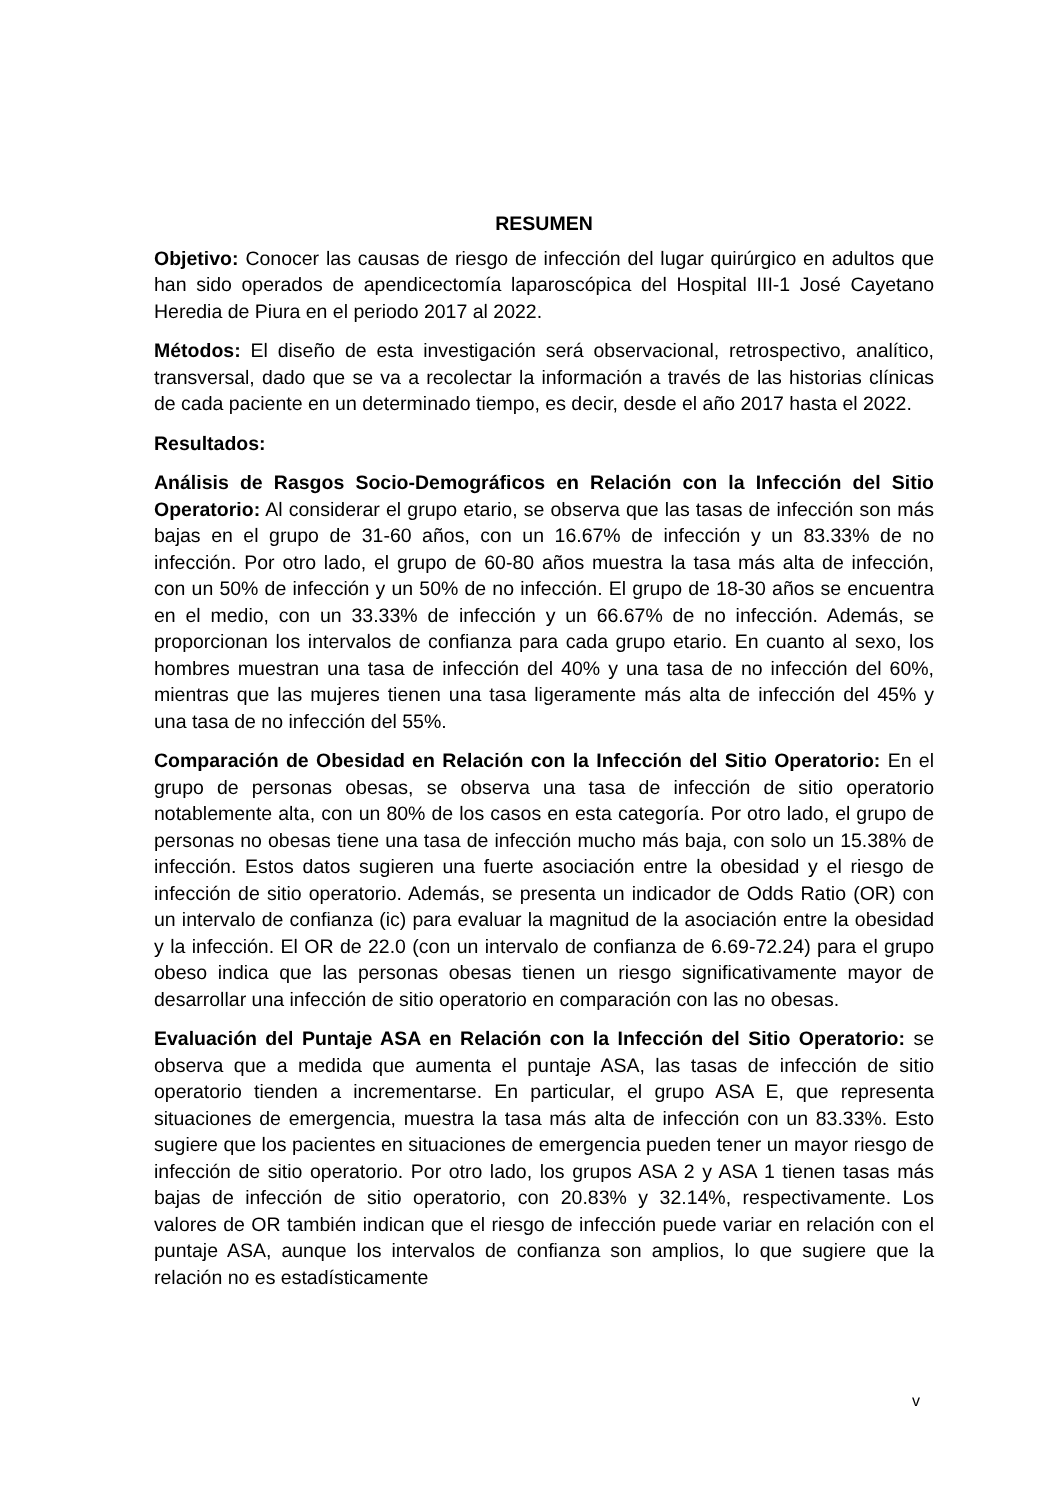RESUMEN
Objetivo: Conocer las causas de riesgo de infección del lugar quirúrgico en adultos que han sido operados de apendicectomía laparoscópica del Hospital III-1 José Cayetano Heredia de Piura en el periodo 2017 al 2022.
Métodos: El diseño de esta investigación será observacional, retrospectivo, analítico, transversal, dado que se va a recolectar la información a través de las historias clínicas de cada paciente en un determinado tiempo, es decir, desde el año 2017 hasta el 2022.
Resultados:
Análisis de Rasgos Socio-Demográficos en Relación con la Infección del Sitio Operatorio: Al considerar el grupo etario, se observa que las tasas de infección son más bajas en el grupo de 31-60 años, con un 16.67% de infección y un 83.33% de no infección. Por otro lado, el grupo de 60-80 años muestra la tasa más alta de infección, con un 50% de infección y un 50% de no infección. El grupo de 18-30 años se encuentra en el medio, con un 33.33% de infección y un 66.67% de no infección. Además, se proporcionan los intervalos de confianza para cada grupo etario. En cuanto al sexo, los hombres muestran una tasa de infección del 40% y una tasa de no infección del 60%, mientras que las mujeres tienen una tasa ligeramente más alta de infección del 45% y una tasa de no infección del 55%.
Comparación de Obesidad en Relación con la Infección del Sitio Operatorio: En el grupo de personas obesas, se observa una tasa de infección de sitio operatorio notablemente alta, con un 80% de los casos en esta categoría. Por otro lado, el grupo de personas no obesas tiene una tasa de infección mucho más baja, con solo un 15.38% de infección. Estos datos sugieren una fuerte asociación entre la obesidad y el riesgo de infección de sitio operatorio. Además, se presenta un indicador de Odds Ratio (OR) con un intervalo de confianza (ic) para evaluar la magnitud de la asociación entre la obesidad y la infección. El OR de 22.0 (con un intervalo de confianza de 6.69-72.24) para el grupo obeso indica que las personas obesas tienen un riesgo significativamente mayor de desarrollar una infección de sitio operatorio en comparación con las no obesas.
Evaluación del Puntaje ASA en Relación con la Infección del Sitio Operatorio: se observa que a medida que aumenta el puntaje ASA, las tasas de infección de sitio operatorio tienden a incrementarse. En particular, el grupo ASA E, que representa situaciones de emergencia, muestra la tasa más alta de infección con un 83.33%. Esto sugiere que los pacientes en situaciones de emergencia pueden tener un mayor riesgo de infección de sitio operatorio. Por otro lado, los grupos ASA 2 y ASA 1 tienen tasas más bajas de infección de sitio operatorio, con 20.83% y 32.14%, respectivamente. Los valores de OR también indican que el riesgo de infección puede variar en relación con el puntaje ASA, aunque los intervalos de confianza son amplios, lo que sugiere que la relación no es estadísticamente
v